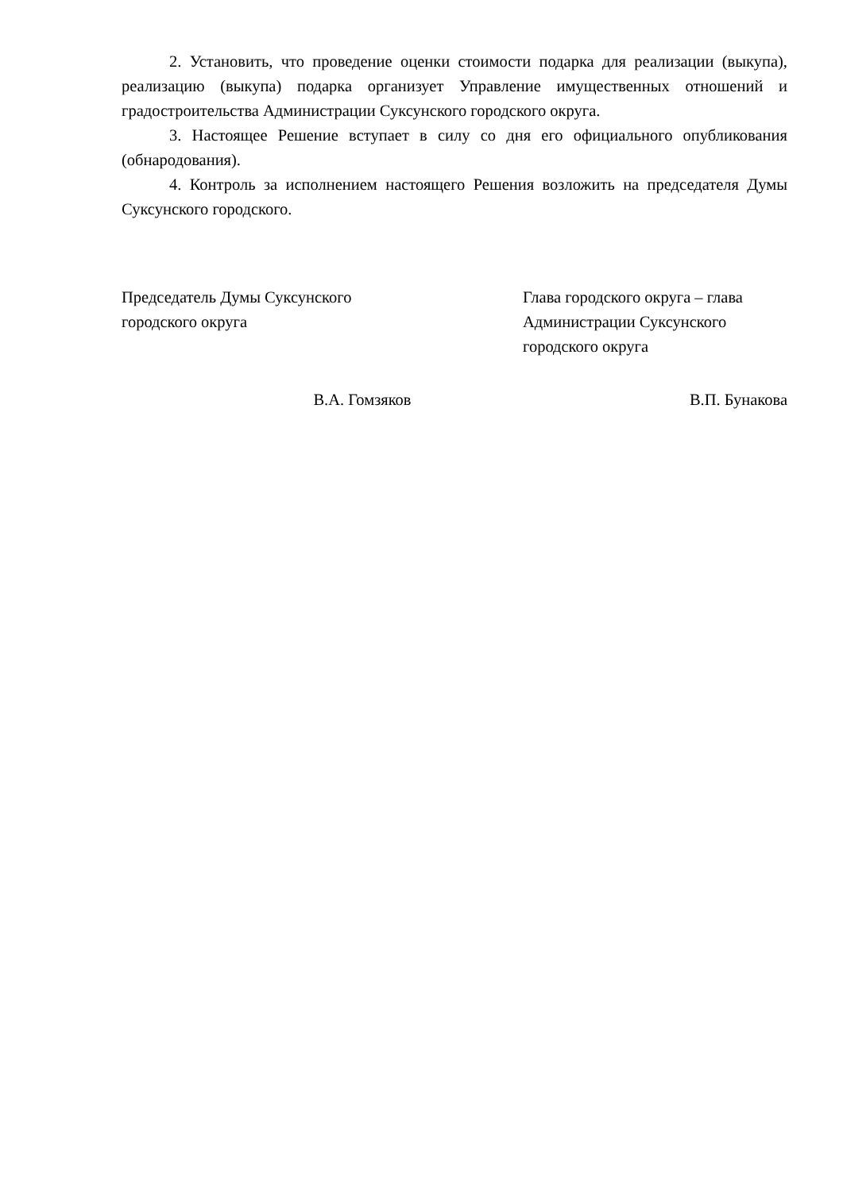2. Установить, что проведение оценки стоимости подарка для реализации (выкупа), реализацию (выкупа) подарка организует Управление имущественных отношений и градостроительства Администрации Суксунского городского округа.
3. Настоящее Решение вступает в силу со дня его официального опубликования (обнародования).
4. Контроль за исполнением настоящего Решения возложить на председателя Думы Суксунского городского.
Председатель Думы Суксунского
городского округа
Глава городского округа – глава
Администрации Суксунского
городского округа
В.А. Гомзяков В.П. Бунакова